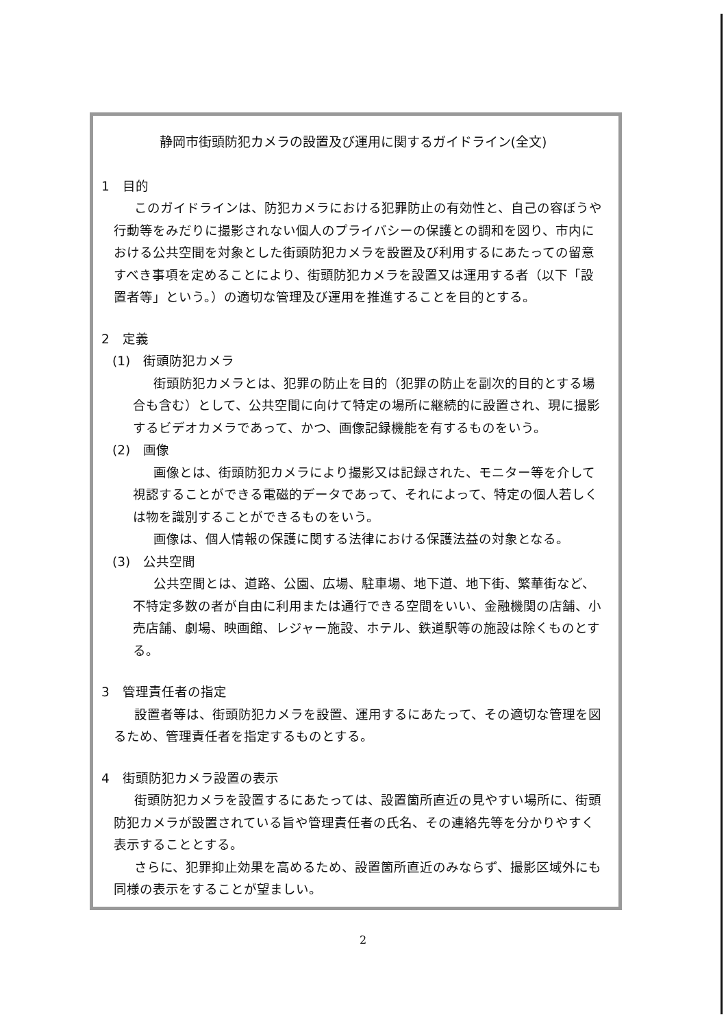静岡市街頭防犯カメラの設置及び運用に関するガイドライン(全文)
1　目的
このガイドラインは、防犯カメラにおける犯罪防止の有効性と、自己の容ぼうや行動等をみだりに撮影されない個人のプライバシーの保護との調和を図り、市内における公共空間を対象とした街頭防犯カメラを設置及び利用するにあたっての留意すべき事項を定めることにより、街頭防犯カメラを設置又は運用する者（以下「設置者等」という。）の適切な管理及び運用を推進することを目的とする。
2　定義
(1)　街頭防犯カメラ
街頭防犯カメラとは、犯罪の防止を目的（犯罪の防止を副次的目的とする場合も含む）として、公共空間に向けて特定の場所に継続的に設置され、現に撮影するビデオカメラであって、かつ、画像記録機能を有するものをいう。
(2)　画像
画像とは、街頭防犯カメラにより撮影又は記録された、モニター等を介して視認することができる電磁的データであって、それによって、特定の個人若しくは物を識別することができるものをいう。
画像は、個人情報の保護に関する法律における保護法益の対象となる。
(3)　公共空間
公共空間とは、道路、公園、広場、駐車場、地下道、地下街、繁華街など、不特定多数の者が自由に利用または通行できる空間をいい、金融機関の店舗、小売店舗、劇場、映画館、レジャー施設、ホテル、鉄道駅等の施設は除くものとする。
3　管理責任者の指定
設置者等は、街頭防犯カメラを設置、運用するにあたって、その適切な管理を図るため、管理責任者を指定するものとする。
4　街頭防犯カメラ設置の表示
街頭防犯カメラを設置するにあたっては、設置箇所直近の見やすい場所に、街頭防犯カメラが設置されている旨や管理責任者の氏名、その連絡先等を分かりやすく表示することとする。
さらに、犯罪抑止効果を高めるため、設置箇所直近のみならず、撮影区域外にも同様の表示をすることが望ましい。
2